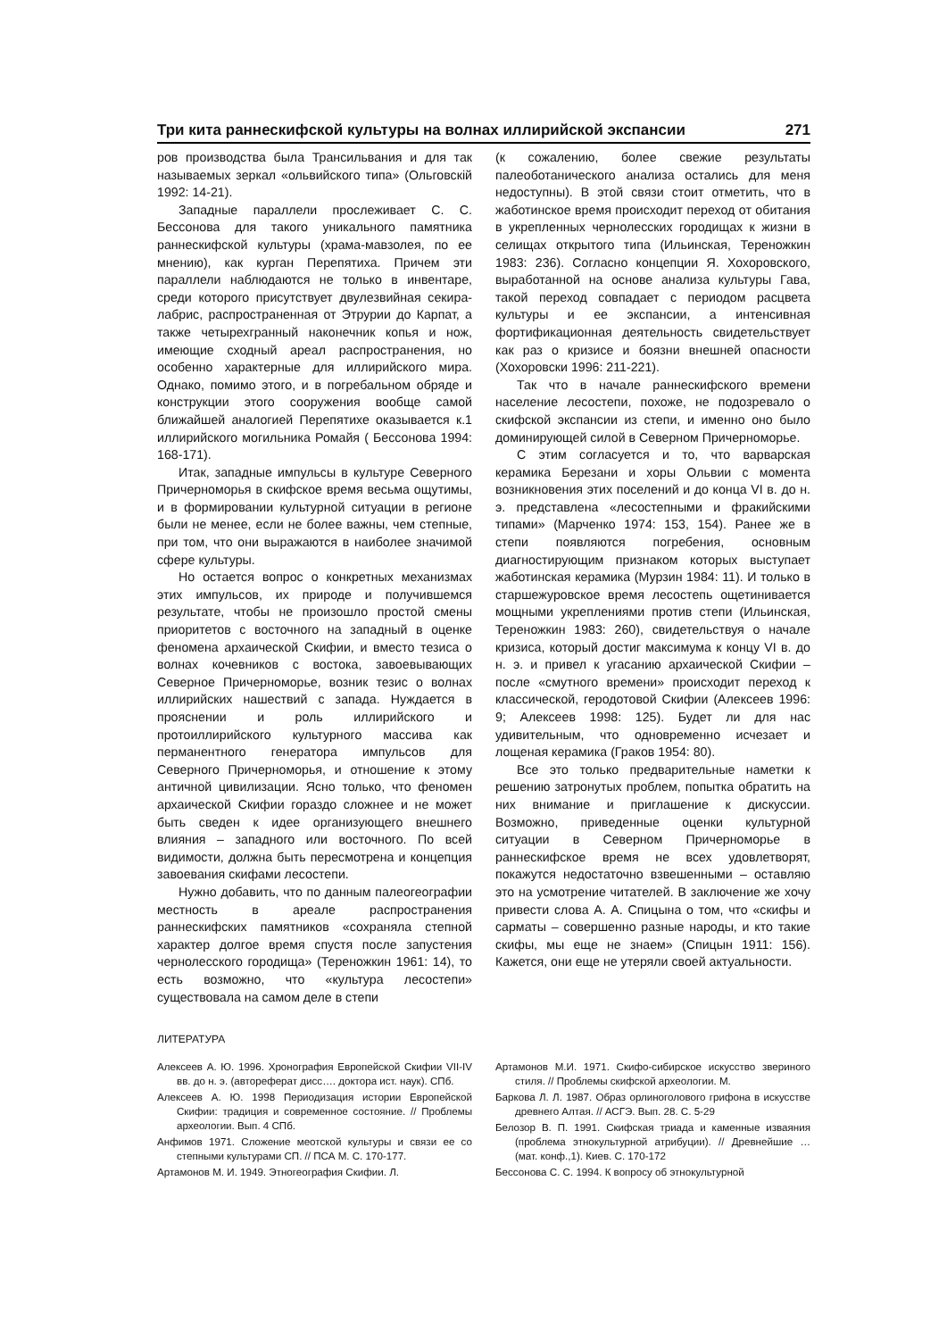Три кита раннескифской культуры на волнах иллирийской экспансии 271
ров производства была Трансильвания и для так называемых зеркал «ольвийского типа» (Ольговскій 1992: 14-21).
Западные параллели прослеживает С. С. Бессонова для такого уникального памятника раннескифской культуры (храма-мавзолея, по ее мнению), как курган Перепятиха. Причем эти параллели наблюдаются не только в инвентаре, среди которого присутствует двулезвийная секира-лабрис, распространенная от Этрурии до Карпат, а также четырехгранный наконечник копья и нож, имеющие сходный ареал распространения, но особенно характерные для иллирийского мира. Однако, помимо этого, и в погребальном обряде и конструкции этого сооружения вообще самой ближайшей аналогией Перепятихе оказывается к.1 иллирийского могильника Ромайя ( Бессонова 1994: 168-171).
Итак, западные импульсы в культуре Северного Причерноморья в скифское время весьма ощутимы, и в формировании культурной ситуации в регионе были не менее, если не более важны, чем степные, при том, что они выражаются в наиболее значимой сфере культуры.
Но остается вопрос о конкретных механизмах этих импульсов, их природе и получившемся результате, чтобы не произошло простой смены приоритетов с восточного на западный в оценке феномена архаической Скифии, и вместо тезиса о волнах кочевников с востока, завоевывающих Северное Причерноморье, возник тезис о волнах иллирийских нашествий с запада. Нуждается в прояснении и роль иллирийского и протоиллирийского культурного массива как перманентного генератора импульсов для Северного Причерноморья, и отношение к этому античной цивилизации. Ясно только, что феномен архаической Скифии гораздо сложнее и не может быть сведен к идее организующего внешнего влияния – западного или восточного. По всей видимости, должна быть пересмотрена и концепция завоевания скифами лесостепи.
Нужно добавить, что по данным палеогеографии местность в ареале распространения раннескифских памятников «сохраняла степной характер долгое время спустя после запустения чернолесского городища» (Тереножкин 1961: 14), то есть возможно, что «культура лесостепи» существовала на самом деле в степи
(к сожалению, более свежие результаты палеоботанического анализа остались для меня недоступны). В этой связи стоит отметить, что в жаботинское время происходит переход от обитания в укрепленных чернолесских городищах к жизни в селищах открытого типа (Ильинская, Тереножкин 1983: 236). Согласно концепции Я. Хохоровского, выработанной на основе анализа культуры Гава, такой переход совпадает с периодом расцвета культуры и ее экспансии, а интенсивная фортификационная деятельность свидетельствует как раз о кризисе и боязни внешней опасности (Хохоровски 1996: 211-221).
Так что в начале раннескифского времени население лесостепи, похоже, не подозревало о скифской экспансии из степи, и именно оно было доминирующей силой в Северном Причерноморье.
С этим согласуется и то, что варварская керамика Березани и хоры Ольвии с момента возникновения этих поселений и до конца VI в. до н. э. представлена «лесостепными и фракийскими типами» (Марченко 1974: 153, 154). Ранее же в степи появляются погребения, основным диагностирующим признаком которых выступает жаботинская керамика (Мурзин 1984: 11). И только в старшежуровское время лесостепь ощетинивается мощными укреплениями против степи (Ильинская, Тереножкин 1983: 260), свидетельствуя о начале кризиса, который достиг максимума к концу VI в. до н. э. и привел к угасанию архаической Скифии – после «смутного времени» происходит переход к классической, геродотовой Скифии (Алексеев 1996: 9; Алексеев 1998: 125). Будет ли для нас удивительным, что одновременно исчезает и лощеная керамика (Граков 1954: 80).
Все это только предварительные наметки к решению затронутых проблем, попытка обратить на них внимание и приглашение к дискуссии. Возможно, приведенные оценки культурной ситуации в Северном Причерноморье в раннескифское время не всех удовлетворят, покажутся недостаточно взвешенными – оставляю это на усмотрение читателей. В заключение же хочу привести слова А. А. Спицына о том, что «скифы и сарматы – совершенно разные народы, и кто такие скифы, мы еще не знаем» (Спицын 1911: 156). Кажется, они еще не утеряли своей актуальности.
ЛИТЕРАТУРА
Алексеев А. Ю. 1996. Хронография Европейской Скифии VII-IV вв. до н. э. (автореферат дисс…. доктора ист. наук). СПб.
Алексеев А. Ю. 1998 Периодизация истории Европейской Скифии: традиция и современное состояние. // Проблемы археологии. Вып. 4 СПб.
Анфимов 1971. Сложение меотской культуры и связи ее со степными культурами СП. // ПСА М. С. 170-177.
Артамонов М. И. 1949. Этногеография Скифии. Л.
Артамонов М.И. 1971. Скифо-сибирское искусство звериного стиля. // Проблемы скифской археологии. М.
Баркова Л. Л. 1987. Образ орлиноголового грифона в искусстве древнего Алтая. // АСГЭ. Вып. 28. С. 5-29
Белозор В. П. 1991. Скифская триада и каменные изваяния (проблема этнокультурной атрибуции). // Древнейшие … (мат. конф.,1). Киев. С. 170-172
Бессонова С. С. 1994. К вопросу об этнокультурной